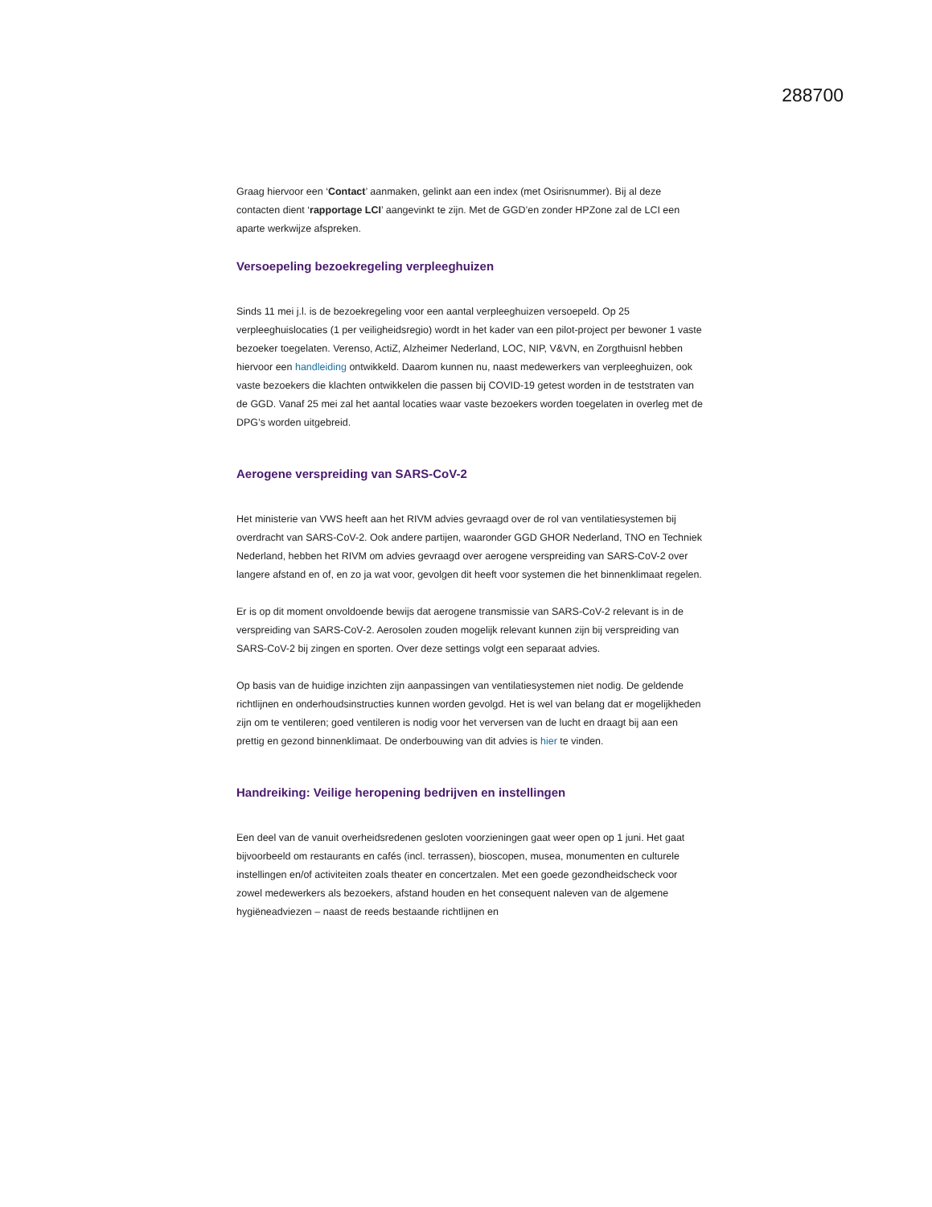288700
Graag hiervoor een ‘Contact’ aanmaken, gelinkt aan een index (met Osirisnummer). Bij al deze contacten dient ‘rapportage LCI’ aangevinkt te zijn. Met de GGD’en zonder HPZone zal de LCI een aparte werkwijze afspreken.
Versoepeling bezoekregeling verpleeghuizen
Sinds 11 mei j.l. is de bezoekregeling voor een aantal verpleeghuizen versoepeld. Op 25 verpleeghuislocaties (1 per veiligheidsregio) wordt in het kader van een pilot-project per bewoner 1 vaste bezoeker toegelaten. Verenso, ActiZ, Alzheimer Nederland, LOC, NIP, V&VN, en Zorgthuisnl hebben hiervoor een handleiding ontwikkeld. Daarom kunnen nu, naast medewerkers van verpleeghuizen, ook vaste bezoekers die klachten ontwikkelen die passen bij COVID-19 getest worden in de teststraten van de GGD. Vanaf 25 mei zal het aantal locaties waar vaste bezoekers worden toegelaten in overleg met de DPG’s worden uitgebreid.
Aerogene verspreiding van SARS-CoV-2
Het ministerie van VWS heeft aan het RIVM advies gevraagd over de rol van ventilatiesystemen bij overdracht van SARS-CoV-2. Ook andere partijen, waaronder GGD GHOR Nederland, TNO en Techniek Nederland, hebben het RIVM om advies gevraagd over aerogene verspreiding van SARS-CoV-2 over langere afstand en of, en zo ja wat voor, gevolgen dit heeft voor systemen die het binnenklimaat regelen.
Er is op dit moment onvoldoende bewijs dat aerogene transmissie van SARS-CoV-2 relevant is in de verspreiding van SARS-CoV-2. Aerosolen zouden mogelijk relevant kunnen zijn bij verspreiding van SARS-CoV-2 bij zingen en sporten. Over deze settings volgt een separaat advies.
Op basis van de huidige inzichten zijn aanpassingen van ventilatiesystemen niet nodig. De geldende richtlijnen en onderhoudsinstructies kunnen worden gevolgd. Het is wel van belang dat er mogelijkheden zijn om te ventileren; goed ventileren is nodig voor het verversen van de lucht en draagt bij aan een prettig en gezond binnenklimaat. De onderbouwing van dit advies is hier te vinden.
Handreiking: Veilige heropening bedrijven en instellingen
Een deel van de vanuit overheidsredenen gesloten voorzieningen gaat weer open op 1 juni. Het gaat bijvoorbeeld om restaurants en cafés (incl. terrassen), bioscopen, musea, monumenten en culturele instellingen en/of activiteiten zoals theater en concertzalen. Met een goede gezondheidscheck voor zowel medewerkers als bezoekers, afstand houden en het consequent naleven van de algemene hygiëneadviezen – naast de reeds bestaande richtlijnen en